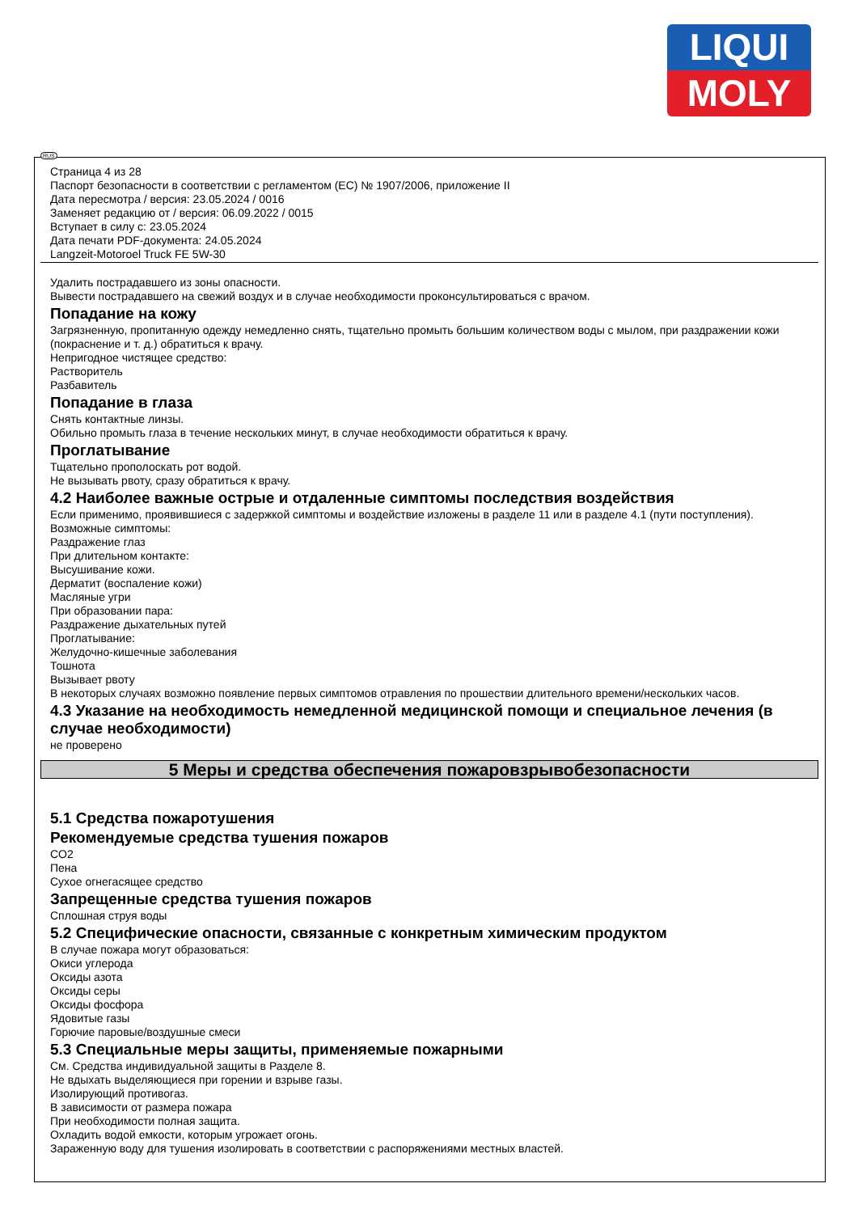LIQUI
MOLY
RUS
Страница 4 из 28
Паспорт безопасности в соответствии с регламентом (ЕС) № 1907/2006, приложение II
Дата пересмотра / версия: 23.05.2024 / 0016
Заменяет редакцию от / версия: 06.09.2022 / 0015
Вступает в силу с: 23.05.2024
Дата печати PDF-документа: 24.05.2024
Langzeit-Motoroel Truck FE 5W-30
Удалить пострадавшего из зоны опасности.
Вывести пострадавшего на свежий воздух и в случае необходимости проконсультироваться с врачом.
Попадание на кожу
Загрязненную, пропитанную одежду немедленно снять, тщательно промыть большим количеством воды с мылом, при раздражении кожи (покраснение и т. д.) обратиться к врачу.
Непригодное чистящее средство:
Растворитель
Разбавитель
Попадание в глаза
Снять контактные линзы.
Обильно промыть глаза в течение нескольких минут, в случае необходимости обратиться к врачу.
Проглатывание
Тщательно прополоскать рот водой.
Не вызывать рвоту, сразу обратиться к врачу.
4.2 Наиболее важные острые и отдаленные симптомы последствия воздействия
Если применимо, проявившиеся с задержкой симптомы и воздействие изложены в разделе 11 или в разделе 4.1 (пути поступления).
Возможные симптомы:
Раздражение глаз
При длительном контакте:
Высушивание кожи.
Дерматит (воспаление кожи)
Масляные угри
При образовании пара:
Раздражение дыхательных путей
Проглатывание:
Желудочно-кишечные заболевания
Тошнота
Вызывает рвоту
В некоторых случаях возможно появление первых симптомов отравления по прошествии длительного времени/нескольких часов.
4.3 Указание на необходимость немедленной медицинской помощи и специальное лечения (в случае необходимости)
не проверено
5 Меры и средства обеспечения пожаровзрывобезопасности
5.1 Средства пожаротушения
Рекомендуемые средства тушения пожаров
CO2
Пена
Сухое огнегасящее средство
Запрещенные средства тушения пожаров
Сплошная струя воды
5.2 Специфические опасности, связанные с конкретным химическим продуктом
В случае пожара могут образоваться:
Окиси углерода
Оксиды азота
Оксиды серы
Оксиды фосфора
Ядовитые газы
Горючие паровые/воздушные смеси
5.3 Специальные меры защиты, применяемые пожарными
См. Средства индивидуальной защиты в Разделе 8.
Не вдыхать выделяющиеся при горении и взрыве газы.
Изолирующий противогаз.
В зависимости от размера пожара
При необходимости полная защита.
Охладить водой емкости, которым угрожает огонь.
Зараженную воду для тушения изолировать в соответствии с распоряжениями местных властей.